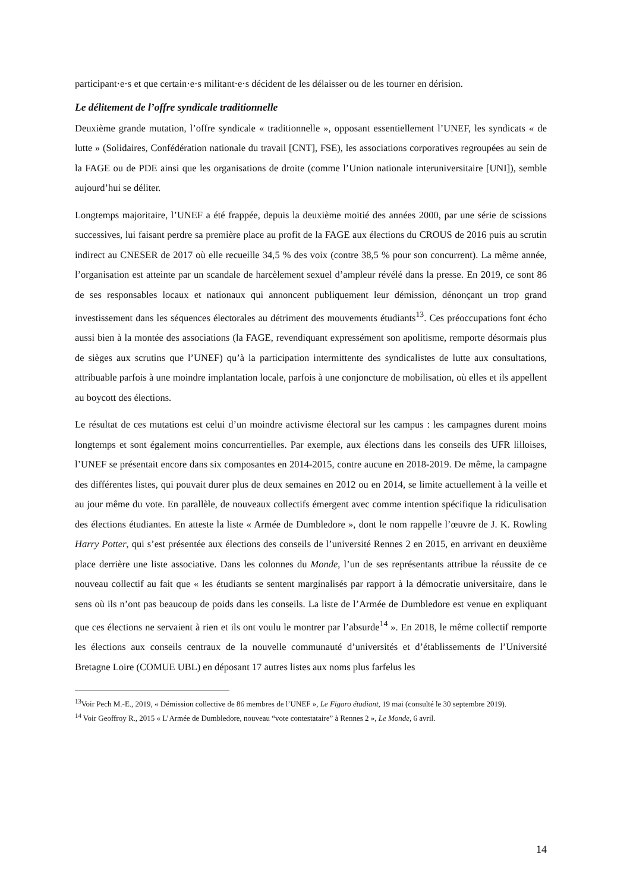participant·e·s et que certain·e·s militant·e·s décident de les délaisser ou de les tourner en dérision.
Le délitement de l’offre syndicale traditionnelle
Deuxième grande mutation, l’offre syndicale « traditionnelle », opposant essentiellement l’UNEF, les syndicats « de lutte » (Solidaires, Confédération nationale du travail [CNT], FSE), les associations corporatives regroupées au sein de la FAGE ou de PDE ainsi que les organisations de droite (comme l’Union nationale interuniversitaire [UNI]), semble aujourd’hui se déliter.
Longtemps majoritaire, l’UNEF a été frappée, depuis la deuxième moitié des années 2000, par une série de scissions successives, lui faisant perdre sa première place au profit de la FAGE aux élections du CROUS de 2016 puis au scrutin indirect au CNESER de 2017 où elle recueille 34,5 % des voix (contre 38,5 % pour son concurrent). La même année, l’organisation est atteinte par un scandale de harcèlement sexuel d’ampleur révélé dans la presse. En 2019, ce sont 86 de ses responsables locaux et nationaux qui annoncent publiquement leur démission, dénonçant un trop grand investissement dans les séquences électorales au détriment des mouvements étudiants<sup>13</sup>. Ces préoccupations font écho aussi bien à la montée des associations (la FAGE, revendiquant expressément son apolitisme, remporte désormais plus de sièges aux scrutins que l’UNEF) qu’à la participation intermittente des syndicalistes de lutte aux consultations, attribuable parfois à une moindre implantation locale, parfois à une conjoncture de mobilisation, où elles et ils appellent au boycott des élections.
Le résultat de ces mutations est celui d’un moindre activisme électoral sur les campus : les campagnes durent moins longtemps et sont également moins concurrentielles. Par exemple, aux élections dans les conseils des UFR lilloises, l’UNEF se présentait encore dans six composantes en 2014-2015, contre aucune en 2018-2019. De même, la campagne des différentes listes, qui pouvait durer plus de deux semaines en 2012 ou en 2014, se limite actuellement à la veille et au jour même du vote. En parallèle, de nouveaux collectifs émergent avec comme intention spécifique la ridiculisation des élections étudiantes. En atteste la liste « Armée de Dumbledore », dont le nom rappelle l’œuvre de J. K. Rowling Harry Potter, qui s’est présentée aux élections des conseils de l’université Rennes 2 en 2015, en arrivant en deuxième place derrière une liste associative. Dans les colonnes du Monde, l’un de ses représentants attribue la réussite de ce nouveau collectif au fait que « les étudiants se sentent marginalisés par rapport à la démocratie universitaire, dans le sens où ils n’ont pas beaucoup de poids dans les conseils. La liste de l’Armée de Dumbledore est venue en expliquant que ces élections ne servaient à rien et ils ont voulu le montrer par l’absurde<sup>14</sup> ». En 2018, le même collectif remporte les élections aux conseils centraux de la nouvelle communauté d’universités et d’établissements de l’Université Bretagne Loire (COMUE UBL) en déposant 17 autres listes aux noms plus farfelus les
<sup>13</sup> Voir Pech M.-E., 2019, « Démission collective de 86 membres de l’UNEF », Le Figaro étudiant, 19 mai (consulté le 30 septembre 2019).
<sup>14</sup> Voir Geoffroy R., 2015 « L’Armée de Dumbledore, nouveau “vote contestataire” à Rennes 2 », Le Monde, 6 avril.
14